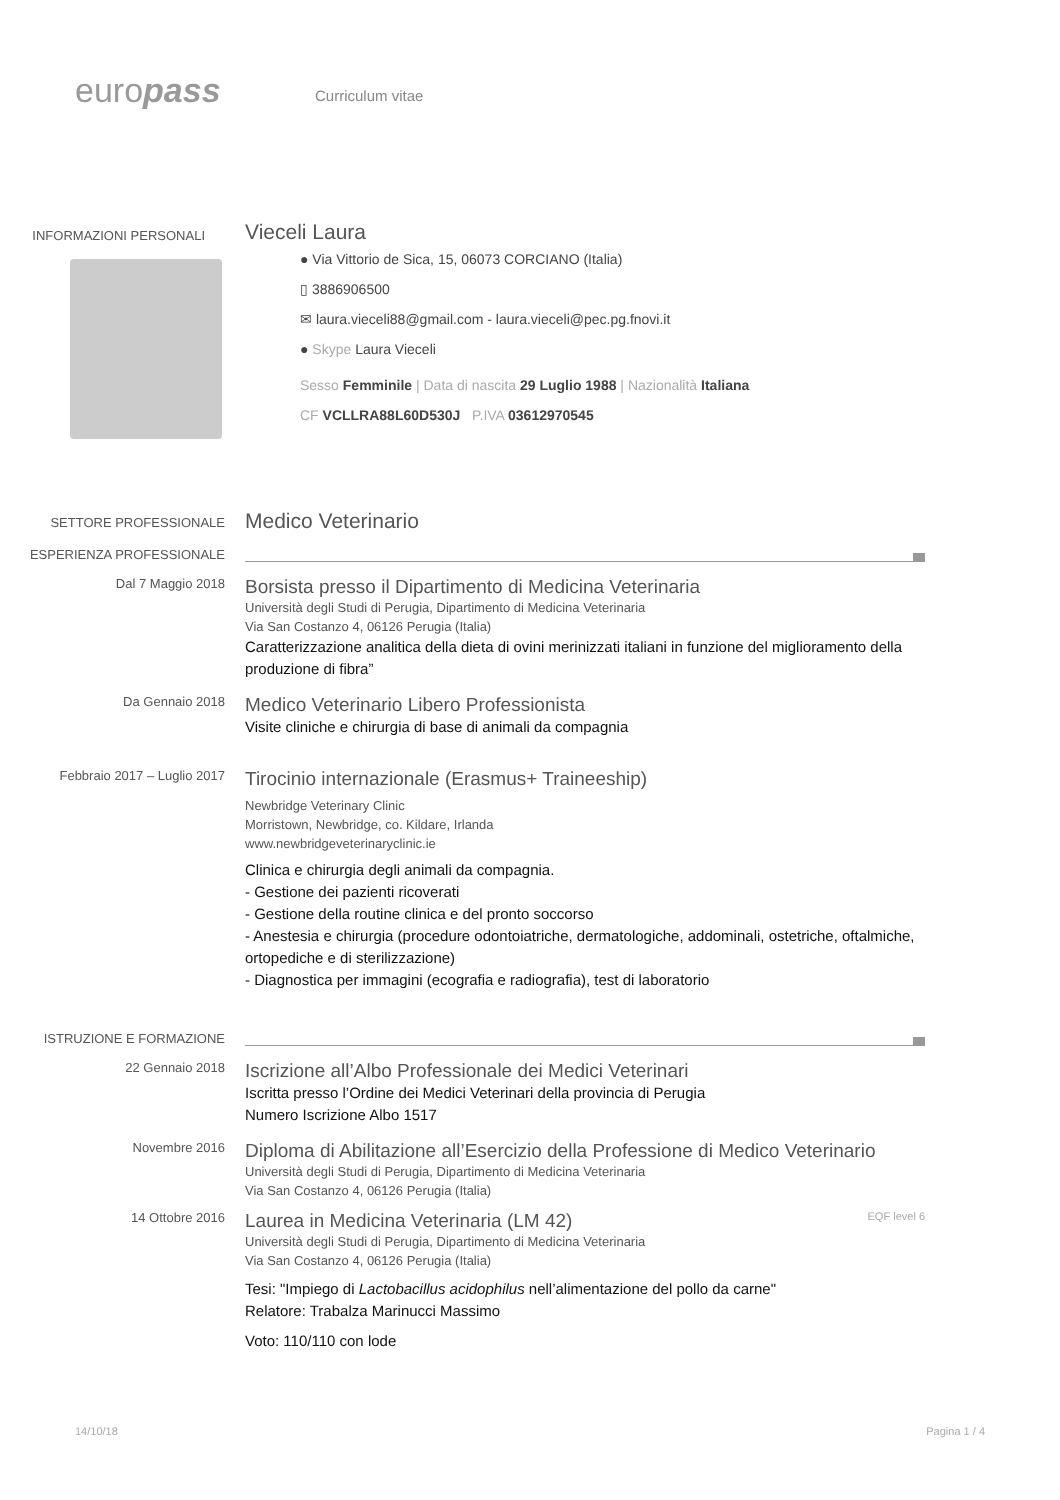europass
Curriculum vitae
INFORMAZIONI PERSONALI
Vieceli Laura
● Via Vittorio de Sica, 15, 06073 CORCIANO (Italia)
▯ 3886906500
✉ laura.vieceli88@gmail.com - laura.vieceli@pec.pg.fnovi.it
● Skype Laura Vieceli
Sesso Femminile | Data di nascita 29 Luglio 1988 | Nazionalità Italiana
CF VCLLRA88L60D530J P.IVA 03612970545
SETTORE PROFESSIONALE
Medico Veterinario
ESPERIENZA PROFESSIONALE
Dal 7 Maggio 2018
Borsista presso il Dipartimento di Medicina Veterinaria
Università degli Studi di Perugia, Dipartimento di Medicina Veterinaria
Via San Costanzo 4, 06126 Perugia (Italia)
Caratterizzazione analitica della dieta di ovini merinizzati italiani in funzione del miglioramento della produzione di fibra”
Da Gennaio 2018
Medico Veterinario Libero Professionista
Visite cliniche e chirurgia di base di animali da compagnia
Febbraio 2017 – Luglio 2017
Tirocinio internazionale (Erasmus+ Traineeship)
Newbridge Veterinary Clinic
Morristown, Newbridge, co. Kildare, Irlanda
www.newbridgeveterinaryclinic.ie
Clinica e chirurgia degli animali da compagnia.
- Gestione dei pazienti ricoverati
- Gestione della routine clinica e del pronto soccorso
- Anestesia e chirurgia (procedure odontoiatriche, dermatologiche, addominali, ostetriche, oftalmiche, ortopediche e di sterilizzazione)
- Diagnostica per immagini (ecografia e radiografia), test di laboratorio
ISTRUZIONE E FORMAZIONE
22 Gennaio 2018
Iscrizione all’Albo Professionale dei Medici Veterinari
Iscritta presso l’Ordine dei Medici Veterinari della provincia di Perugia
Numero Iscrizione Albo 1517
Novembre 2016
Diploma di Abilitazione all’Esercizio della Professione di Medico Veterinario
Università degli Studi di Perugia, Dipartimento di Medicina Veterinaria
Via San Costanzo 4, 06126 Perugia (Italia)
14 Ottobre 2016
Laurea in Medicina Veterinaria (LM 42) EQF level 6
Università degli Studi di Perugia, Dipartimento di Medicina Veterinaria
Via San Costanzo 4, 06126 Perugia (Italia)
Tesi: "Impiego di Lactobacillus acidophilus nell’alimentazione del pollo da carne"
Relatore: Trabalza Marinucci Massimo
Voto: 110/110 con lode
14/10/18 Pagina 1 / 4